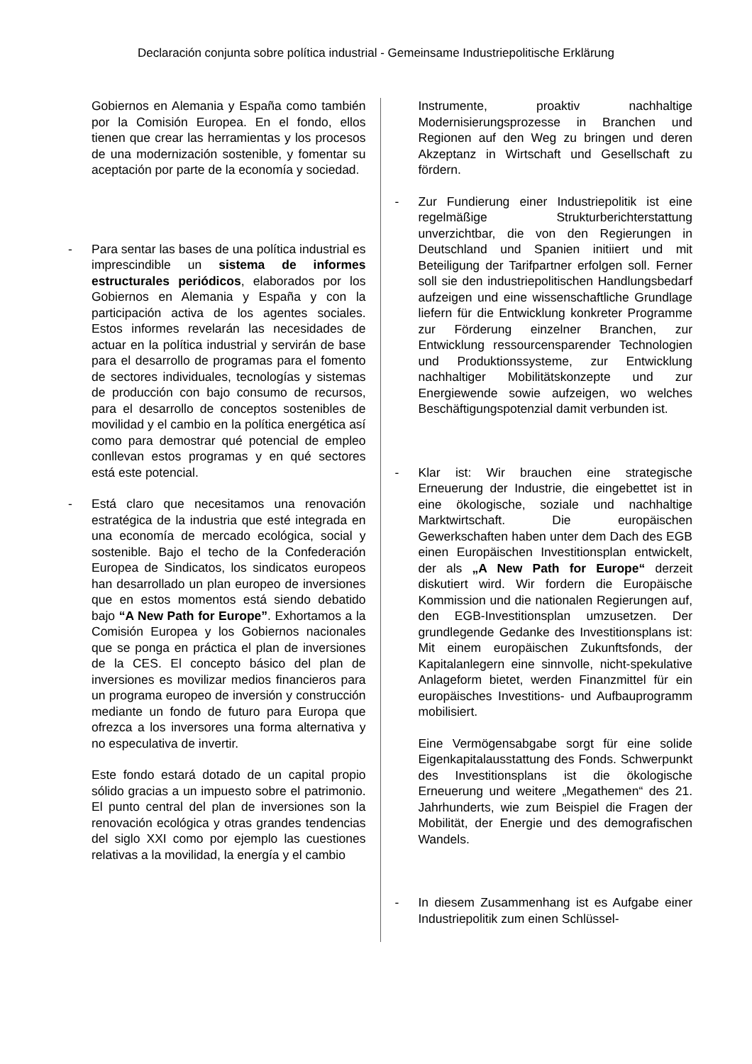Declaración conjunta sobre política industrial - Gemeinsame Industriepolitische Erklärung
Gobiernos en Alemania y España como también por la Comisión Europea. En el fondo, ellos tienen que crear las herramientas y los procesos de una modernización sostenible, y fomentar su aceptación por parte de la economía y sociedad.
- Para sentar las bases de una política industrial es imprescindible un sistema de informes estructurales periódicos, elaborados por los Gobiernos en Alemania y España y con la participación activa de los agentes sociales. Estos informes revelarán las necesidades de actuar en la política industrial y servirán de base para el desarrollo de programas para el fomento de sectores individuales, tecnologías y sistemas de producción con bajo consumo de recursos, para el desarrollo de conceptos sostenibles de movilidad y el cambio en la política energética así como para demostrar qué potencial de empleo conllevan estos programas y en qué sectores está este potencial.
- Está claro que necesitamos una renovación estratégica de la industria que esté integrada en una economía de mercado ecológica, social y sostenible. Bajo el techo de la Confederación Europea de Sindicatos, los sindicatos europeos han desarrollado un plan europeo de inversiones que en estos momentos está siendo debatido bajo “A New Path for Europe”. Exhortamos a la Comisión Europea y los Gobiernos nacionales que se ponga en práctica el plan de inversiones de la CES. El concepto básico del plan de inversiones es movilizar medios financieros para un programa europeo de inversión y construcción mediante un fondo de futuro para Europa que ofrezca a los inversores una forma alternativa y no especulativa de invertir.
Este fondo estará dotado de un capital propio sólido gracias a un impuesto sobre el patrimonio. El punto central del plan de inversiones son la renovación ecológica y otras grandes tendencias del siglo XXI como por ejemplo las cuestiones relativas a la movilidad, la energía y el cambio
Instrumente, proaktiv nachhaltige Modernisierungsprozesse in Branchen und Regionen auf den Weg zu bringen und deren Akzeptanz in Wirtschaft und Gesellschaft zu fördern.
- Zur Fundierung einer Industriepolitik ist eine regelmäßige Strukturberichterstattung unverzichtbar, die von den Regierungen in Deutschland und Spanien initiiert und mit Beteiligung der Tarifpartner erfolgen soll. Ferner soll sie den industriepolitischen Handlungsbedarf aufzeigen und eine wissenschaftliche Grundlage liefern für die Entwicklung konkreter Programme zur Förderung einzelner Branchen, zur Entwicklung ressourcensparender Technologien und Produktionssysteme, zur Entwicklung nachhaltiger Mobilitätskonzepte und zur Energiewende sowie aufzeigen, wo welches Beschäftigungspotenzial damit verbunden ist.
- Klar ist: Wir brauchen eine strategische Erneuerung der Industrie, die eingebettet ist in eine ökologische, soziale und nachhaltige Marktwirtschaft. Die europäischen Gewerkschaften haben unter dem Dach des EGB einen Europäischen Investitionsplan entwickelt, der als „A New Path for Europe“ derzeit diskutiert wird. Wir fordern die Europäische Kommission und die nationalen Regierungen auf, den EGB-Investitionsplan umzusetzen. Der grundlegende Gedanke des Investitionsplans ist: Mit einem europäischen Zukunftsfonds, der Kapitalanlegern eine sinnvolle, nicht-spekulative Anlageform bietet, werden Finanzmittel für ein europäisches Investitions- und Aufbauprogramm mobilisiert.
Eine Vermögensabgabe sorgt für eine solide Eigenkapitalausstattung des Fonds. Schwerpunkt des Investitionsplans ist die ökologische Erneuerung und weitere „Megathemen“ des 21. Jahrhunderts, wie zum Beispiel die Fragen der Mobilität, der Energie und des demografischen Wandels.
- In diesem Zusammenhang ist es Aufgabe einer Industriepolitik zum einen Schlüssel-